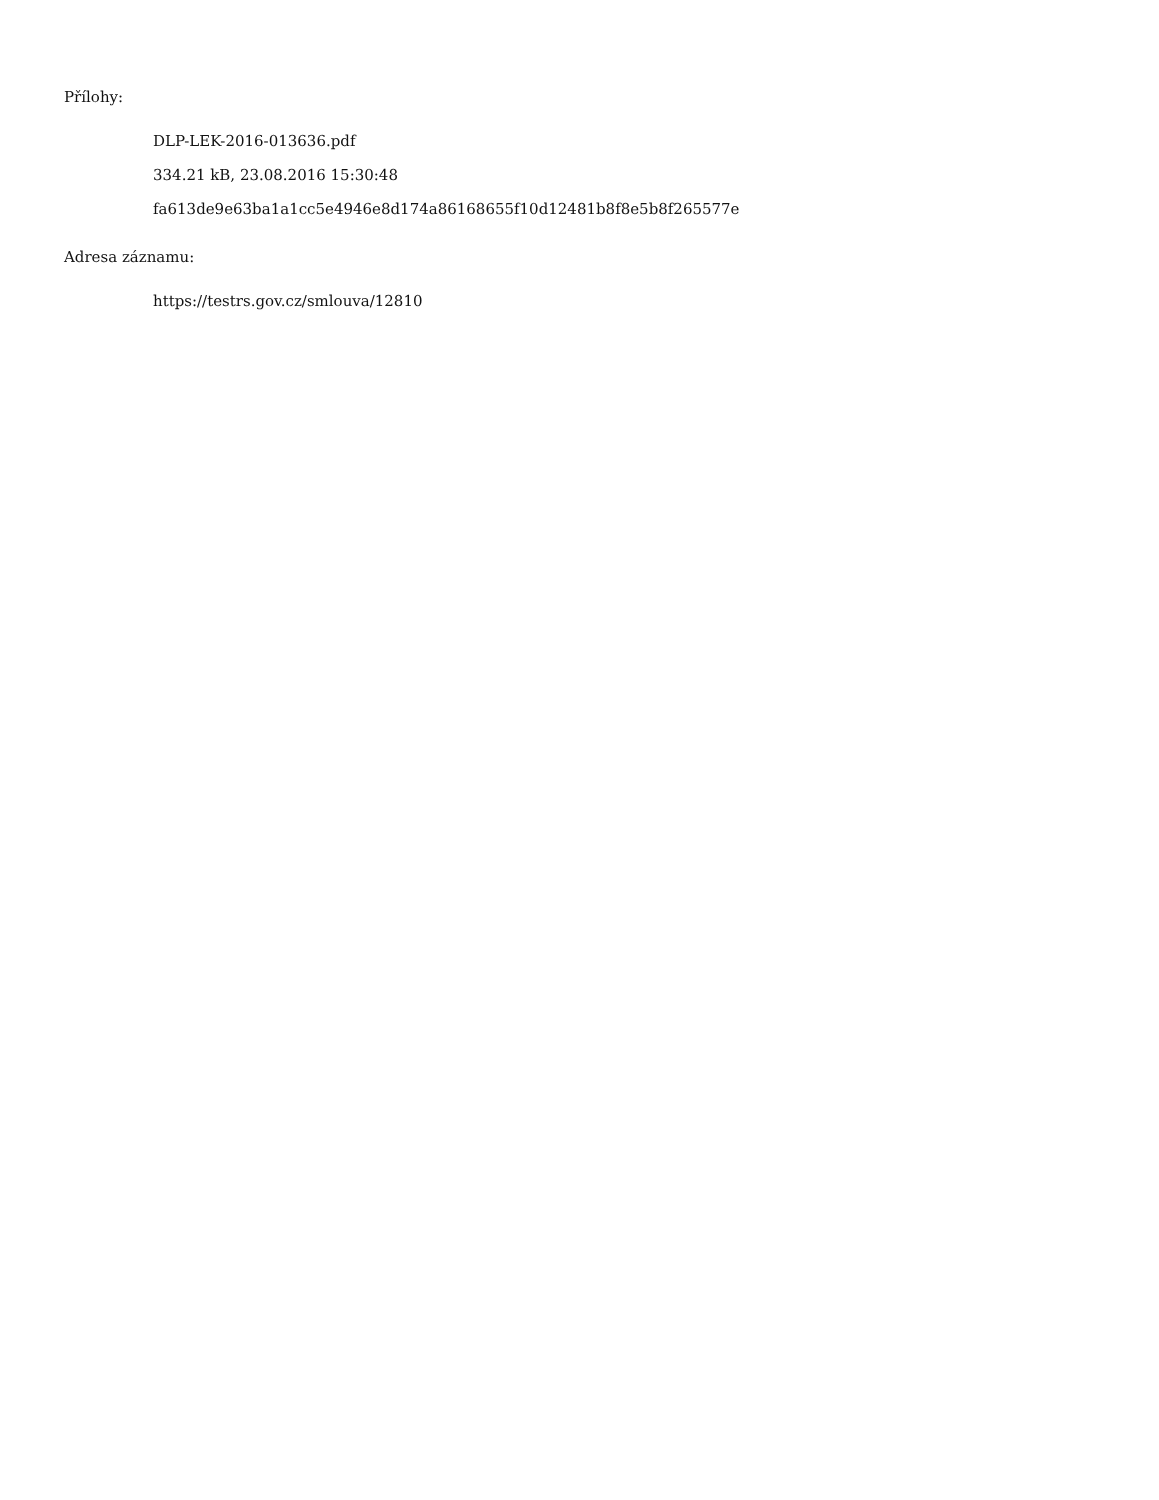Přílohy:
DLP-LEK-2016-013636.pdf
334.21 kB, 23.08.2016 15:30:48
fa613de9e63ba1a1cc5e4946e8d174a86168655f10d12481b8f8e5b8f265577e
Adresa záznamu:
https://testrs.gov.cz/smlouva/12810